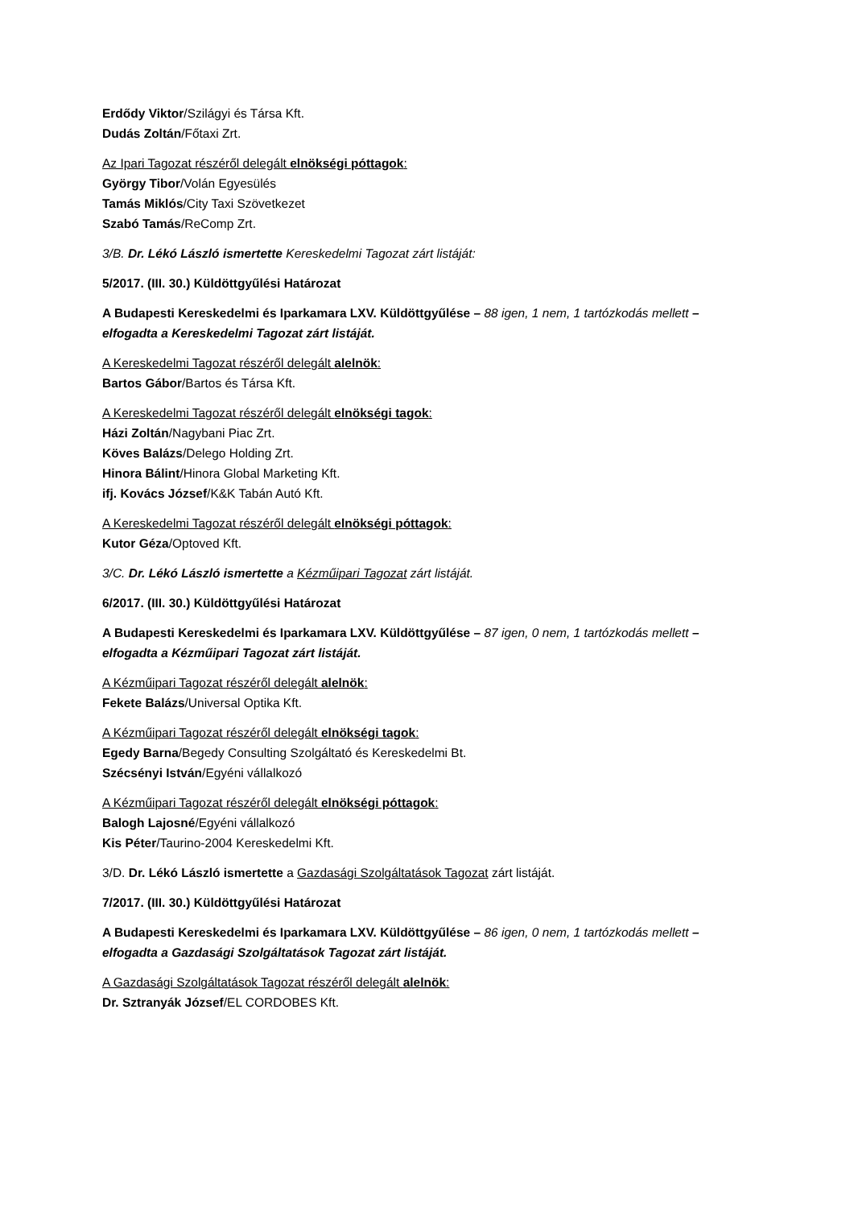Erdődy Viktor/Szilágyi és Társa Kft.
Dudás Zoltán/Főtaxi Zrt.
Az Ipari Tagozat részéről delegált elnökségi póttagok:
György Tibor/Volán Egyesülés
Tamás Miklós/City Taxi Szövetkezet
Szabó Tamás/ReComp Zrt.
3/B. Dr. Lékó László ismertette Kereskedelmi Tagozat zárt listáját:
5/2017. (III. 30.) Küldöttgyűlési Határozat
A Budapesti Kereskedelmi és Iparkamara LXV. Küldöttgyűlése – 88 igen, 1 nem, 1 tartózkodás mellett – elfogadta a Kereskedelmi Tagozat zárt listáját.
A Kereskedelmi Tagozat részéről delegált alelnök:
Bartos Gábor/Bartos és Társa Kft.
A Kereskedelmi Tagozat részéről delegált elnökségi tagok:
Házi Zoltán/Nagybani Piac Zrt.
Köves Balázs/Delego Holding Zrt.
Hinora Bálint/Hinora Global Marketing Kft.
ifj. Kovács József/K&K Tabán Autó Kft.
A Kereskedelmi Tagozat részéről delegált elnökségi póttagok:
Kutor Géza/Optoved Kft.
3/C. Dr. Lékó László ismertette a Kézműipari Tagozat zárt listáját.
6/2017. (III. 30.) Küldöttgyűlési Határozat
A Budapesti Kereskedelmi és Iparkamara LXV. Küldöttgyűlése – 87 igen, 0 nem, 1 tartózkodás mellett – elfogadta a Kézműipari Tagozat zárt listáját.
A Kézműipari Tagozat részéről delegált alelnök:
Fekete Balázs/Universal Optika Kft.
A Kézműipari Tagozat részéről delegált elnökségi tagok:
Egedy Barna/Begedy Consulting Szolgáltató és Kereskedelmi Bt.
Szécsényi István/Egyéni vállalkozó
A Kézműipari Tagozat részéről delegált elnökségi póttagok:
Balogh Lajosné/Egyéni vállalkozó
Kis Péter/Taurino-2004 Kereskedelmi Kft.
3/D. Dr. Lékó László ismertette a Gazdasági Szolgáltatások Tagozat zárt listáját.
7/2017. (III. 30.) Küldöttgyűlési Határozat
A Budapesti Kereskedelmi és Iparkamara LXV. Küldöttgyűlése – 86 igen, 0 nem, 1 tartózkodás mellett – elfogadta a Gazdasági Szolgáltatások Tagozat zárt listáját.
A Gazdasági Szolgáltatások Tagozat részéről delegált alelnök:
Dr. Sztranyák József/EL CORDOBES Kft.